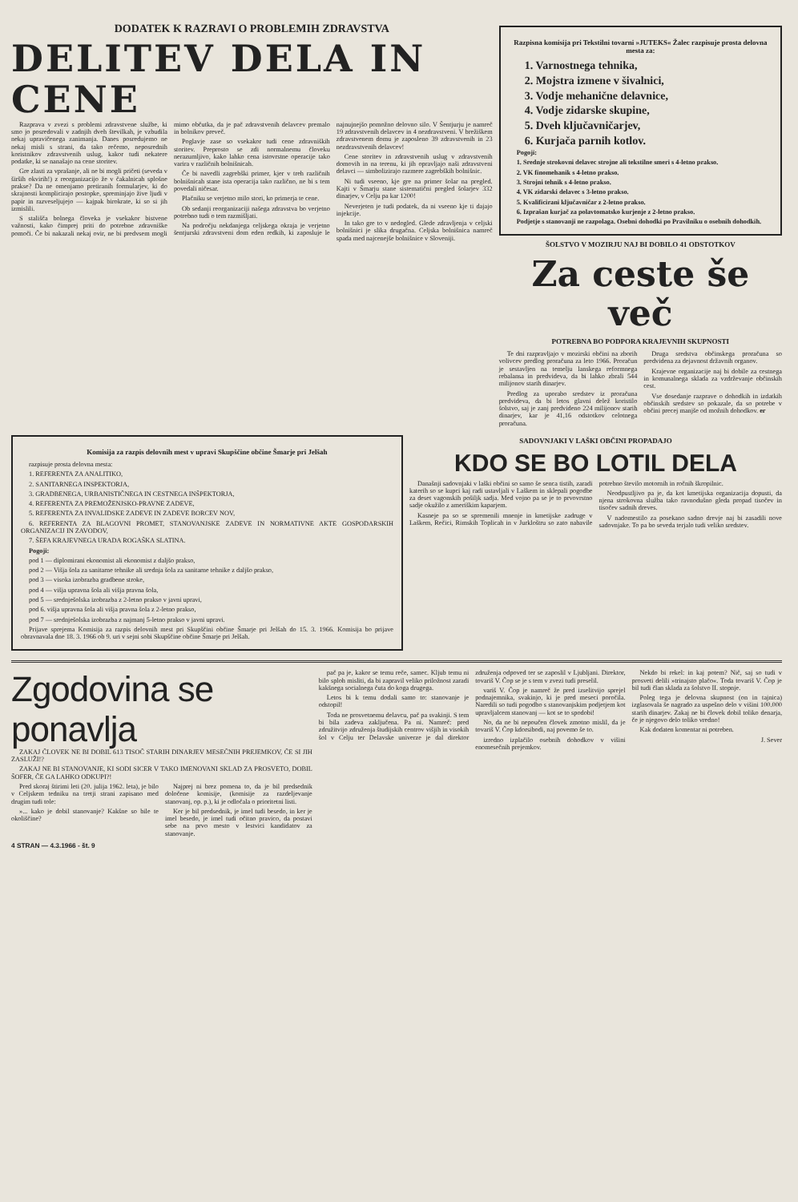DODATEK K RAZRAVI O PROBLEMIH ZDRAVSTVA
DELITEV DELA IN CENE
Razprava v zvezi s problemi zdravstvene službe, ki smo jo posredovali v zadnjih dveh številkah, je vzbudila nekaj upravičenega zanimanja. Danes posredujemo ne nekaj misli s strani, da tako rečemo, neposrednih koristnikov zdravstvenih uslug, kakor tudi nekatere podatke, ki se nanašajo na cene storitev.
Gre zlasti za vprašanje, ali ne bi mogli pričeti (seveda v širših okvirih!) z reorganizacijo že v čakalnicah splošne prakse? Da ne omenjamo pretiranih formularjev, ki do skrajnosti komplicirajo postopke, spreminjajo žive ljudi v papir in razveseljujejo — kajpak birokrate, ki so si jih izmislili.
S stališča bolnega človeka je vsekakor bistvene važnosti, kako čimprej priti do potrebne zdravniške pomoči. Če bi nakazali nekaj ovir, ne bi predvsem mogli mimo občutka, da je pač zdravstvenih delavcev premalo in bolnikov preveč.
Poglavje zase so vsekakor tudi cene zdravniških storitev. Preprosto se zdi normalnemu človeku nerazumljivo, kako lahko cena istovrstne operacije tako varira v različnih bolnišnicah.
Če bi navedli zagrebški primer, kjer v treh različnih bolnišnicah stane ista operacija tako različno, ne bi s tem povedali ničesar.
Plačniku se verjetno milo stori, ko primerja te cene.
Ob sedanji reorganizaciji našega zdravstva bo verjetno potrebno tudi o tem razmišljati.
Na področju nekdanjega celjskega okraja je verjetno šentjurski zdravstveni dom eden redkih, ki zaposluje le najnujnejšo pomožno delovno silo. V Šentjurju je namreč 19 zdravstvenih delavcev in 4 nezdravstveni. V brežiškem zdravstvenem domu je zaposleno 39 zdravstvenih in 23 nezdravstvenih delavcev!
Cene storitev in zdravstvenih uslug v zdravstvenih domovih in na terenu, ki jih opravljajo naši zdravstveni delavci — simbolizirajo razmere zagrebških bolnišnic.
Ni tudi vseeno, kje gre na primer šolar na pregled. Kajti v Šmarju stane sistematični pregled šolarjev 332 dinarjev, v Celju pa kar 1200!
Neverjeten je tudi podatek, da ni vseeno kje ti dajajo injekcije.
In tako gre to v nedogled. Glede zdravljenja v celjski bolnišnici je slika drugačna. Celjska bolnišnica namreč spada med najcenejše bolnišnice v Sloveniji.
Razpisna komisija pri Tekstilni tovarni »JUTEKS« Žalec razpisuje prosta delovna mesta za:
1. Varnostnega tehnika,
2. Mojstra izmene v šivalnici,
3. Vodje mehanične delavnice,
4. Vodje zidarske skupine,
5. Dveh ključavničarjev,
6. Kurjača parnih kotlov.
Pogoji:
1. Srednje strokovni delavec strojne ali tekstilne smeri s 4-letno prakso.
2. VK finomehanik s 4-letno prakso.
3. Strojni tehnik s 4-letno prakso.
4. VK zidarski delavec s 3-letno prakso.
5. Kvalificirani ključavničar z 2-letno prakso.
6. Izprašan kurjač za polavtomatsko kurjenje z 2-letno prakso.
Podjetje s stanovanji ne razpolaga. Osebni dohodki po Pravilniku o osebnih dohodkih.
ŠOLSTVO V MOZIRJU NAJ BI DOBILO 41 ODSTOTKOV
Za ceste še več
POTREBNA BO PODPORA KRAJEVNIH SKUPNOSTI
Te dni razpravljajo v mozirski občini na zborih volivcev predlog proračuna za leto 1966. Proračun je sestavljen na temelju lanskega reformnega rebalansa in predvideva, da bi lahko zbrali 544 milijonov starih dinarjev.
Predlog za uporabo sredstev iz proračuna predvideva, da bi letos glavni delež koristilo šolstvo, saj je zanj predvideno 224 milijonov starih dinarjev, kar je 41,16 odstotkov celotnega proračuna.
Druga sredstva občinskega proračuna so predvidena za dejavnost državnih organov.
Krajevne organizacije naj bi dobile za cestnega in komunalnega sklada za vzdrževanje občinskih cest.
Vse dosedanje razprave o dohodkih in izdatkih občinskih sredstev so pokazale, da so potrebe v občini precej manjše od možnih dohodkov. er
Komisija za razpis delovnih mest v upravi Skupščine občine Šmarje pri Jelšah
razpisuje prosta delovna mesta:
1. REFERENTA ZA ANALITIKO,
2. SANITARNEGA INSPEKTORJA,
3. GRADBENEGA, URBANISTIČNEGA IN CESTNEGA INŠPEKTORJA,
4. REFERENTA ZA PREMOŽENJSKO-PRAVNE ZADEVE,
5. REFERENTA ZA INVALIDSKE ZADEVE IN ZADEVE BORCEV NOV,
6. REFERENTA ZA BLAGOVNI PROMET, STANOVANJSKE ZADEVE IN NORMATIVNE AKTE GOSPODARSKIH ORGANIZACIJ IN ZAVODOV,
7. ŠEFA KRAJEVNEGA URADA ROGAŠKA SLATINA.
Pogoji:
pod 1 — diplomirani ekonomist ali ekonomist z daljšo prakso,
pod 2 — Višja šola za sanitarne tehnike ali srednja šola za sanitarne tehnike z daljšo prakso,
pod 3 — visoka izobrazba gradbene stroke,
pod 4 — višja upravna šola ali višja pravna šola,
pod 5 — srednješolska izobrazba z 2-letno prakso v javni upravi,
pod 6. višja upravna šola ali višja pravna šola z 2-letno prakso,
pod 7 — srednješolska izobrazba z najmanj 5-letno prakso v javni upravi.
Prijave sprejema Komisija za razpis delovnih mest pri Skupščini občine Šmarje pri Jelšah do 15. 3. 1966. Komisija bo prijave obravnavala dne 18. 3. 1966 ob 9. uri v sejni sobi Skupščine občine Šmarje pri Jelšah.
SADOVNJAKI V LAŠKI OBČINI PROPADAJO
KDO SE BO LOTIL DELA
Današnji sadovnjaki v laški občini so samo še senca tistih, zaradi katerih so se kupci kaj radi ustavljali v Laškem in sklepali pogodbe za deset vagonskih pošiljk sadja. Med vojno pa se je to prvovrstno sadje okužilo z ameriškim kaparjem.
Kasneje pa so se spremenili mnenje in kmetijske zadruge v Laškem, Rečici, Rimskih Toplicah in v Jurkloštru so zato nabavile potrebno število motornih in ročnih škropilnic.
Neodpustljivo pa je, da kot kmetijska organizacija dopusti, da njena strokovna služba tako ravnodušno gleda propad tisočev in tisočev sadnih dreves.
V nadomestilo za posekano sadno drevje naj bi zasadili nove sadovnjake. To pa bo seveda terjalo tudi veliko sredstev.
Zgodovina se ponavlja
ZAKAJ ČLOVEK NE BI DOBIL 613 TISOČ STARIH DINARJEV MESEČNIH PREJEMKOV, ČE SI JIH ZASLUŽI!?
ZAKAJ NE BI STANOVANJE, KI SODI SICER V TAKO IMENOVANI SKLAD ZA PROSVETO, DOBIL ŠOFER, ČE GA LAHKO ODKUPI?!
Pred skoraj štirimi leti (20. julija 1962. leta), je bilo v Celjskem tedniku na tretji strani zapisano med drugim tudi tole:
»... kako je dobil stanovanje? Kakšne so bile te okoliščine?
Najprej ni brez pomena to, da je bil predsednik določene komisije, (komisije za razdeljevanje stanovanj, op. p.), ki je odločala o prioritetni listi.
Ker je bil predsednik, je imel tudi besedo, in ker je imel besedo, je imel tudi očitno pravico, da postavi sebe na prvo mesto v lestvici kandidatov za stanovanje.
4 STRAN — 4.3.1966 - št. 9
pač pa je, kakor se temu reče, samec. Kljub temu ni bilo sploh misliti, da bi zapravil veliko priložnost zaradi kakšnega socialnega čuta do koga drugega.
Letos bi k temu dodali samo to: stanovanje je odstopil!
Toda ne prosvetnemu delavcu, pač pa svakinji. S tem bi bila zadeva zaključena. Pa ni. Namreč: pred združitvijo združenja študijskih centrov višjih in visokih šol v Celju ter Delavske univerze je dal direktor združenja odpoved ter se zaposlil v Ljubljani. Direktor, tovariš V. Čop se je s tem v zvezi tudi preselil.
variš V. Čop je namreč že pred izselitvijo sprejel podnajemnika, svakinjo, ki je pred meseci poročila. Naredili so tudi pogodbo s stanovanjskim podjetjem kot upravljalcem stanovanj — kot se to spodobi!
No, da ne bi nepoučen človek zmotno mislil, da je tovariš V. Čop kdorsibodi, naj povemo še to.
izredno izplačilo osebnih dohodkov v višini enomesečnih prejemkov.
Nekdo bi rekel: in kaj potem? Nič, saj so tudi v prosveti delili »trinajsto plačo«. Toda tovariš V. Čop je bil tudi član sklada za šolstvo II. stopnje.
Poleg tega je delovna skupnost (on in tajnica) izglasovala še nagrado za uspešno delo v višini 100.000 starih dinarjev. Zakaj ne bi človek dobil toliko denarja, če je njegovo delo toliko vredno!
Kak dodaten komentar ni potreben.
J. Sever